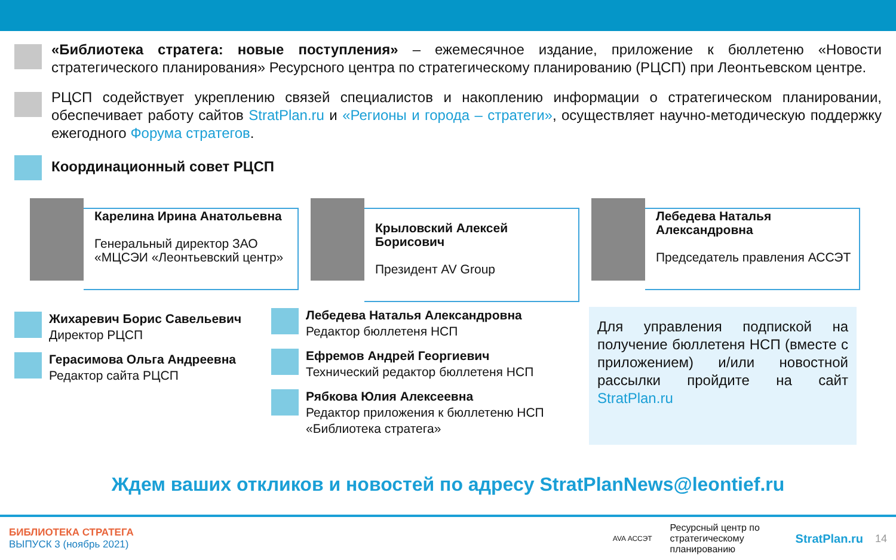«Библиотека стратега: новые поступления» – ежемесячное издание, приложение к бюллетеню «Новости стратегического планирования» Ресурсного центра по стратегическому планированию (РЦСП) при Леонтьевском центре.
РЦСП содействует укреплению связей специалистов и накоплению информации о стратегическом планировании, обеспечивает работу сайтов StratPlan.ru и «Регионы и города – стратеги», осуществляет научно-методическую поддержку ежегодного Форума стратегов.
Координационный совет РЦСП
Карелина Ирина Анатольевна
Генеральный директор ЗАО «МЦСЭИ «Леонтьевский центр»
Крыловский Алексей Борисович
Президент AV Group
Лебедева Наталья Александровна
Председатель правления АССЭТ
Жихаревич Борис Савельевич
Директор РЦСП
Герасимова Ольга Андреевна
Редактор сайта РЦСП
Лебедева Наталья Александровна
Редактор бюллетеня НСП
Ефремов Андрей Георгиевич
Технический редактор бюллетеня НСП
Рябкова Юлия Алексеевна
Редактор приложения к бюллетеню НСП «Библиотека стратега»
Для управления подпиской на получение бюллетеня НСП (вместе с приложением) и/или новостной рассылки пройдите на сайт StratPlan.ru
Ждем ваших откликов и новостей по адресу StratPlanNews@leontief.ru
БИБЛИОТЕКА СТРАТЕГА
ВЫПУСК 3 (ноябрь 2021)
AVA АССЭТ
Ресурсный центр по стратегическому планированию
StratPlan.ru 14